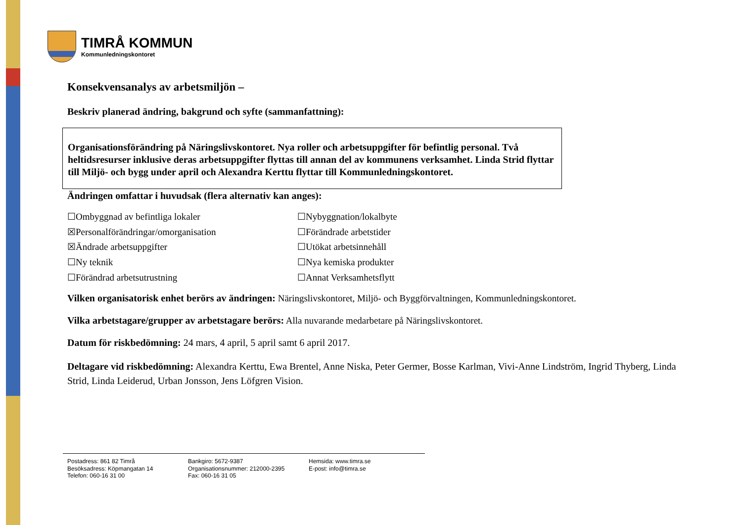TIMRÅ KOMMUN
Kommunledningskontoret
Konsekvensanalys av arbetsmiljön –
Beskriv planerad ändring, bakgrund och syfte (sammanfattning):
Organisationsförändring på Näringslivskontoret. Nya roller och arbetsuppgifter för befintlig personal. Två heltidsresurser inklusive deras arbetsuppgifter flyttas till annan del av kommunens verksamhet. Linda Strid flyttar till Miljö- och bygg under april och Alexandra Kerttu flyttar till Kommunledningskontoret.
Ändringen omfattar i huvudsak (flera alternativ kan anges):
☐Ombyggnad av befintliga lokaler
☒Personalförändringar/omorganisation
☒Ändrade arbetsuppgifter
☐Ny teknik
☐Förändrad arbetsutrustning
☐Nybyggnation/lokalbyte
☐Förändrade arbetstider
☐Utökat arbetsinnehåll
☐Nya kemiska produkter
☐Annat Verksamhetsflytt
Vilken organisatorisk enhet berörs av ändringen: Näringslivskontoret, Miljö- och Byggförvaltningen, Kommunledningskontoret.
Vilka arbetstagare/grupper av arbetstagare berörs: Alla nuvarande medarbetare på Näringslivskontoret.
Datum för riskbedömning: 24 mars, 4 april, 5 april samt 6 april 2017.
Deltagare vid riskbedömning: Alexandra Kerttu, Ewa Brentel, Anne Niska, Peter Germer, Bosse Karlman, Vivi-Anne Lindström, Ingrid Thyberg, Linda Strid, Linda Leiderud, Urban Jonsson, Jens Löfgren Vision.
Postadress: 861 82 Timrå
Besöksadress: Köpmangatan 14
Telefon: 060-16 31 00
Bankgiro: 5672-9387
Organisationsnummer: 212000-2395
Fax: 060-16 31 05
Hemsida: www.timra.se
E-post: info@timra.se